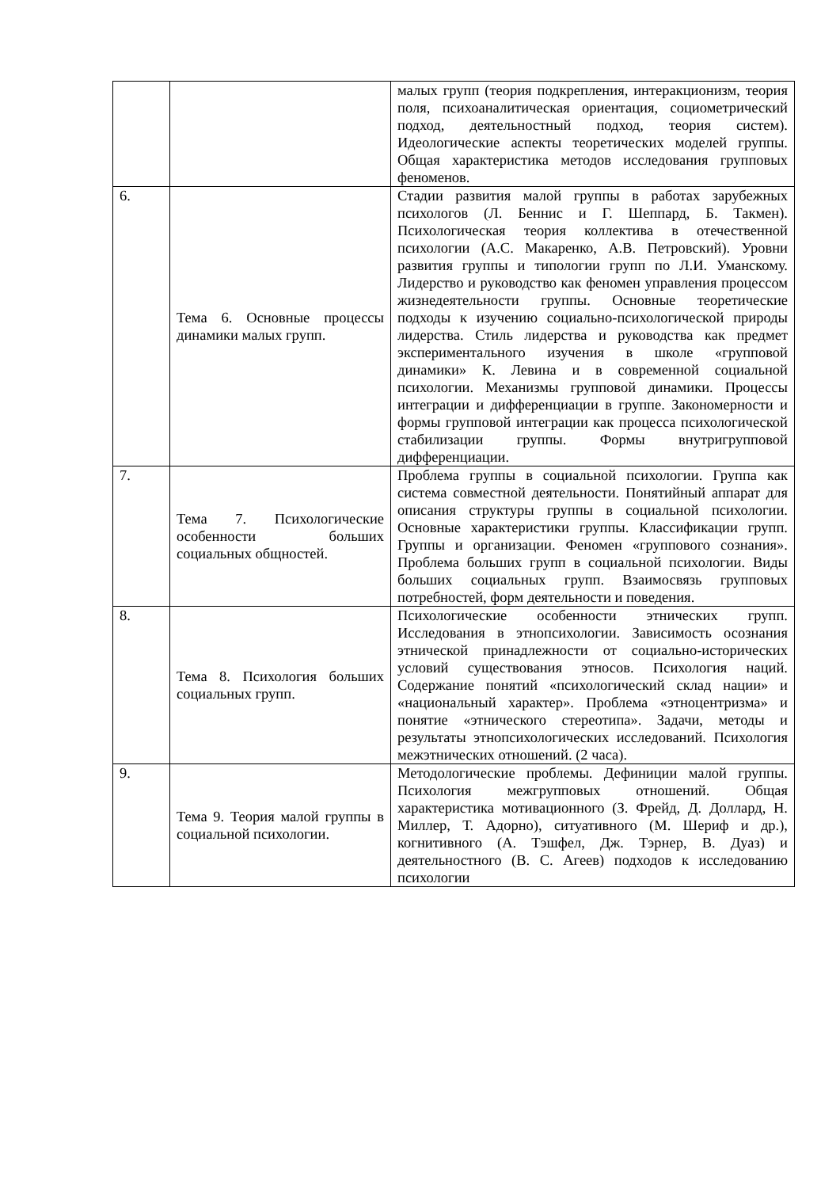| | | малых групп (теория подкрепления, интеракционизм, теория поля, психоаналитическая ориентация, социометрический подход, деятельностный подход, теория систем). Идеологические аспекты теоретических моделей группы. Общая характеристика методов исследования групповых феноменов. |
| 6. | Тема 6. Основные процессы динамики малых групп. | Стадии развития малой группы в работах зарубежных психологов (Л. Беннис и Г. Шеппард, Б. Такмен). Психологическая теория коллектива в отечественной психологии (А.С. Макаренко, А.В. Петровский). Уровни развития группы и типологии групп по Л.И. Уманскому. Лидерство и руководство как феномен управления процессом жизнедеятельности группы. Основные теоретические подходы к изучению социально-психологической природы лидерства. Стиль лидерства и руководства как предмет экспериментального изучения в школе «групповой динамики» К. Левина и в современной социальной психологии. Механизмы групповой динамики. Процессы интеграции и дифференциации в группе. Закономерности и формы групповой интеграции как процесса психологической стабилизации группы. Формы внутригрупповой дифференциации. |
| 7. | Тема 7. Психологические особенности больших социальных общностей. | Проблема группы в социальной психологии. Группа как система совместной деятельности. Понятийный аппарат для описания структуры группы в социальной психологии. Основные характеристики группы. Классификации групп. Группы и организации. Феномен «группового сознания». Проблема больших групп в социальной психологии. Виды больших социальных групп. Взаимосвязь групповых потребностей, форм деятельности и поведения. |
| 8. | Тема 8. Психология больших социальных групп. | Психологические особенности этнических групп. Исследования в этнопсихологии. Зависимость осознания этнической принадлежности от социально-исторических условий существования этносов. Психология наций. Содержание понятий «психологический склад нации» и «национальный характер». Проблема «этноцентризма» и понятие «этнического стереотипа». Задачи, методы и результаты этнопсихологических исследований. Психология межэтнических отношений. (2 часа). |
| 9. | Тема 9. Теория малой группы в социальной психологии. | Методологические проблемы. Дефиниции малой группы. Психология межгрупповых отношений. Общая характеристика мотивационного (З. Фрейд, Д. Доллард, Н. Миллер, Т. Адорно), ситуативного (М. Шериф и др.), когнитивного (А. Тэшфел, Дж. Тэрнер, В. Дуаз) и деятельностного (В. С. Агеев) подходов к исследованию психологии |